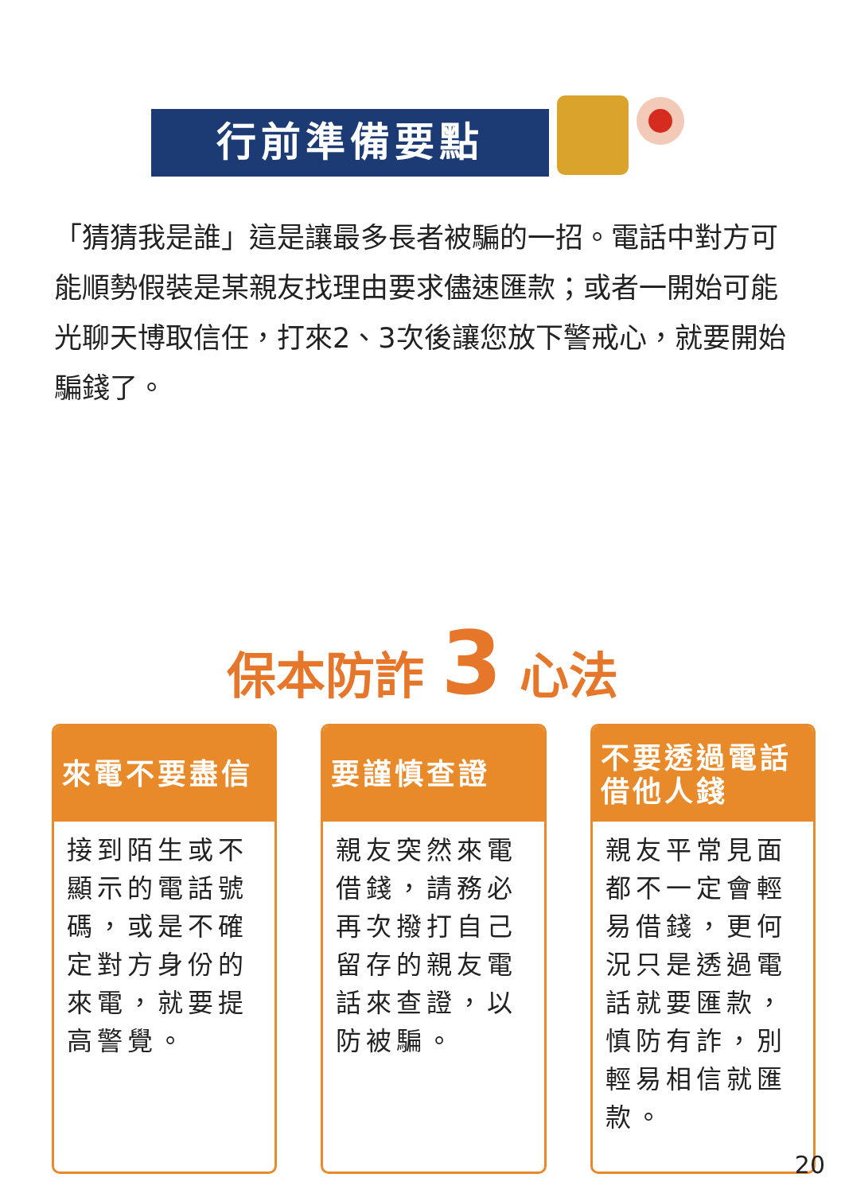行前準備要點
「猜猜我是誰」這是讓最多長者被騙的一招。電話中對方可能順勢假裝是某親友找理由要求儘速匯款；或者一開始可能光聊天博取信任，打來2、3次後讓您放下警戒心，就要開始騙錢了。
保本防詐 3 心法
來電不要盡信
接到陌生或不顯示的電話號碼，或是不確定對方身份的來電，就要提高警覺。
要謹慎查證
親友突然來電借錢，請務必再次撥打自己留存的親友電話來查證，以防被騙。
不要透過電話借他人錢
親友平常見面都不一定會輕易借錢，更何況只是透過電話就要匯款，慎防有詐，別輕易相信就匯款。
20